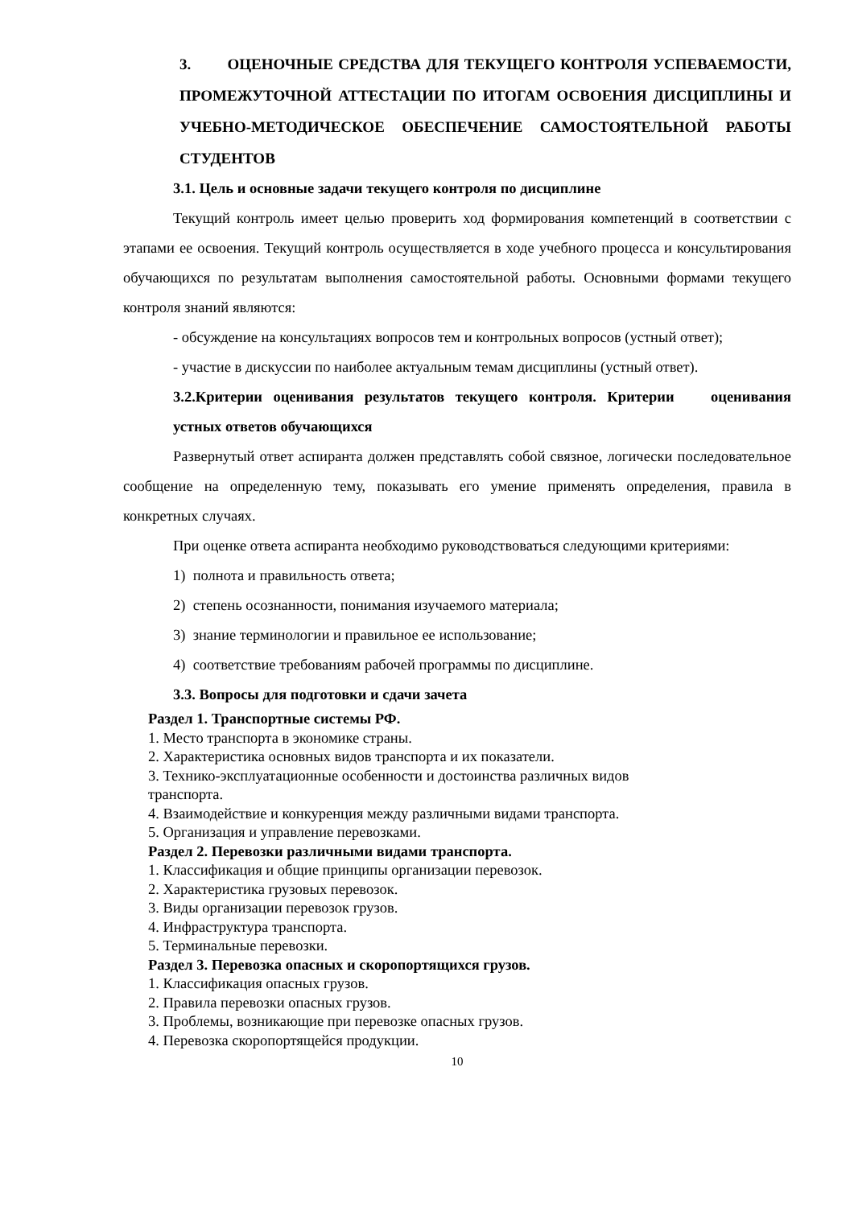3. ОЦЕНОЧНЫЕ СРЕДСТВА ДЛЯ ТЕКУЩЕГО КОНТРОЛЯ УСПЕВАЕМОСТИ, ПРОМЕЖУТОЧНОЙ АТТЕСТАЦИИ ПО ИТОГАМ ОСВОЕНИЯ ДИСЦИПЛИНЫ И УЧЕБНО-МЕТОДИЧЕСКОЕ ОБЕСПЕЧЕНИЕ САМОСТОЯТЕЛЬНОЙ РАБОТЫ СТУДЕНТОВ
3.1. Цель и основные задачи текущего контроля по дисциплине
Текущий контроль имеет целью проверить ход формирования компетенций в соответствии с этапами ее освоения. Текущий контроль осуществляется в ходе учебного процесса и консультирования обучающихся по результатам выполнения самостоятельной работы. Основными формами текущего контроля знаний являются:
- обсуждение на консультациях вопросов тем и контрольных вопросов (устный ответ);
- участие в дискуссии по наиболее актуальным темам дисциплины (устный ответ).
3.2.Критерии оценивания результатов текущего контроля. Критерии оценивания устных ответов обучающихся
Развернутый ответ аспиранта должен представлять собой связное, логически последовательное сообщение на определенную тему, показывать его умение применять определения, правила в конкретных случаях.
При оценке ответа аспиранта необходимо руководствоваться следующими критериями:
1) полнота и правильность ответа;
2) степень осознанности, понимания изучаемого материала;
3) знание терминологии и правильное ее использование;
4) соответствие требованиям рабочей программы по дисциплине.
3.3. Вопросы для подготовки и сдачи зачета
Раздел 1. Транспортные системы РФ.
1. Место транспорта в экономике страны.
2. Характеристика основных видов транспорта и их показатели.
3. Технико-эксплуатационные особенности и достоинства различных видов
транспорта.
4. Взаимодействие и конкуренция между различными видами транспорта.
5. Организация и управление перевозками.
Раздел 2. Перевозки различными видами транспорта.
1. Классификация и общие принципы организации перевозок.
2. Характеристика грузовых перевозок.
3. Виды организации перевозок грузов.
4. Инфраструктура транспорта.
5. Терминальные перевозки.
Раздел 3. Перевозка опасных и скоропортящихся грузов.
1. Классификация опасных грузов.
2. Правила перевозки опасных грузов.
3. Проблемы, возникающие при перевозке опасных грузов.
4. Перевозка скоропортящейся продукции.
10